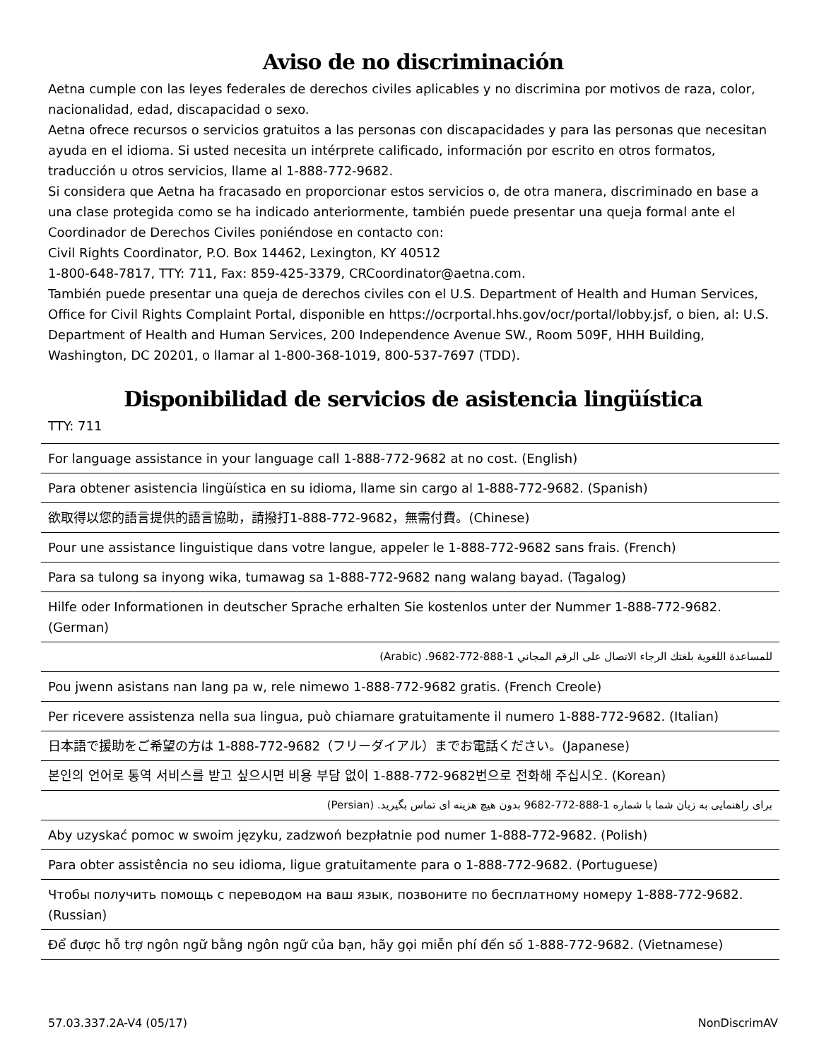Aviso de no discriminación
Aetna cumple con las leyes federales de derechos civiles aplicables y no discrimina por motivos de raza, color, nacionalidad, edad, discapacidad o sexo.
Aetna ofrece recursos o servicios gratuitos a las personas con discapacidades y para las personas que necesitan ayuda en el idioma. Si usted necesita un intérprete calificado, información por escrito en otros formatos, traducción u otros servicios, llame al 1-888-772-9682.
Si considera que Aetna ha fracasado en proporcionar estos servicios o, de otra manera, discriminado en base a una clase protegida como se ha indicado anteriormente, también puede presentar una queja formal ante el Coordinador de Derechos Civiles poniéndose en contacto con:
Civil Rights Coordinator, P.O. Box 14462, Lexington, KY 40512
1-800-648-7817, TTY: 711, Fax: 859-425-3379, CRCoordinator@aetna.com.
También puede presentar una queja de derechos civiles con el U.S. Department of Health and Human Services, Office for Civil Rights Complaint Portal, disponible en https://ocrportal.hhs.gov/ocr/portal/lobby.jsf, o bien, al: U.S. Department of Health and Human Services, 200 Independence Avenue SW., Room 509F, HHH Building, Washington, DC 20201, o llamar al 1-800-368-1019, 800-537-7697 (TDD).
Disponibilidad de servicios de asistencia lingüística
TTY: 711
| For language assistance in your language call 1-888-772-9682 at no cost. (English) |
| Para obtener asistencia lingüística en su idioma, llame sin cargo al 1-888-772-9682. (Spanish) |
| 欲取得以您的語言提供的語言協助，請撥打1-888-772-9682，無需付費。(Chinese) |
| Pour une assistance linguistique dans votre langue, appeler le 1-888-772-9682 sans frais. (French) |
| Para sa tulong sa inyong wika, tumawag sa 1-888-772-9682 nang walang bayad. (Tagalog) |
| Hilfe oder Informationen in deutscher Sprache erhalten Sie kostenlos unter der Nummer 1-888-772-9682. (German) |
| للمساعدة اللغوية بلغتك الرجاء الاتصال على الرقم المجاني 1-888-772-9682. (Arabic) |
| Pou jwenn asistans nan lang pa w, rele nimewo 1-888-772-9682 gratis. (French Creole) |
| Per ricevere assistenza nella sua lingua, può chiamare gratuitamente il numero 1-888-772-9682. (Italian) |
| 日本語で援助をご希望の方は 1-888-772-9682（フリーダイアル）までお電話ください。(Japanese) |
| 본인의 언어로 통역 서비스를 받고 싶으시면 비용 부담 없이 1-888-772-9682번으로 전화해 주십시오. (Korean) |
| برای راهنمایی به زبان شما با شماره 1-888-772-9682 بدون هیچ هزینه ای تماس بگیرید. (Persian) |
| Aby uzyskać pomoc w swoim języku, zadzwoń bezpłatnie pod numer 1-888-772-9682. (Polish) |
| Para obter assistência no seu idioma, ligue gratuitamente para o 1-888-772-9682. (Portuguese) |
| Чтобы получить помощь с переводом на ваш язык, позвоните по бесплатному номеру 1-888-772-9682. (Russian) |
| Để được hỗ trợ ngôn ngữ bằng ngôn ngữ của bạn, hãy gọi miễn phí đến số 1-888-772-9682. (Vietnamese) |
57.03.337.2A-V4 (05/17) NonDiscrimAV